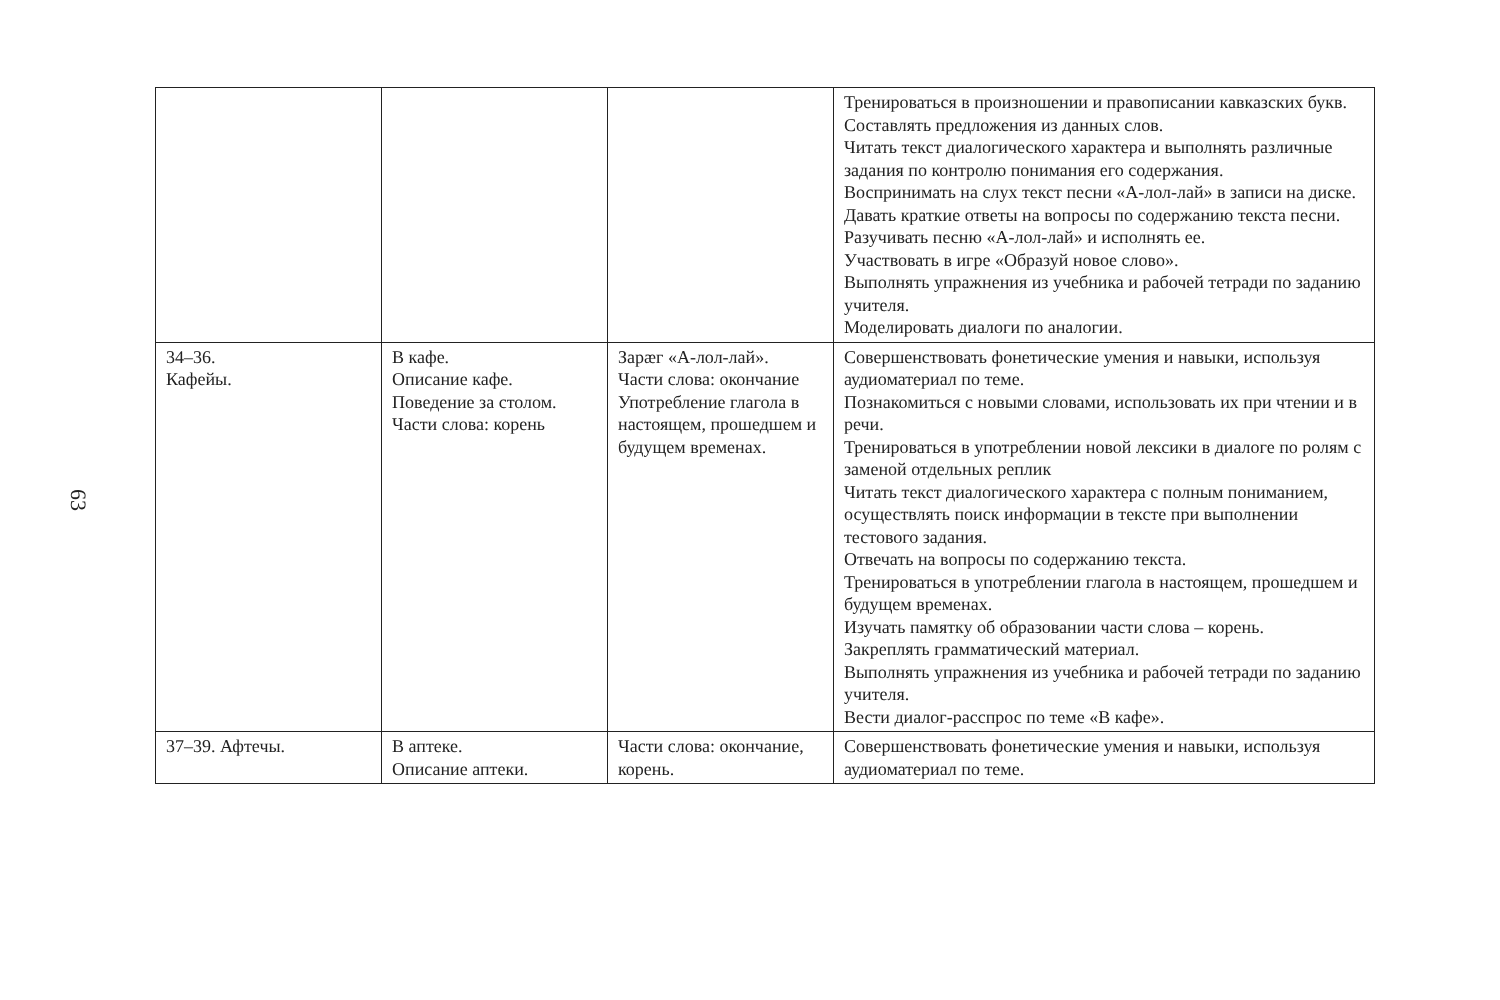63
| | | | Тренироваться в произношении и правописании кавказских букв. Составлять предложения из данных слов. Читать текст диалогического характера и выполнять различные задания по контролю понимания его содержания. Воспринимать на слух текст песни «А-лол-лай» в записи на диске. Давать краткие ответы на вопросы по содержанию текста песни. Разучивать песню «А-лол-лай» и исполнять ее. Участвовать в игре «Образуй новое слово». Выполнять упражнения из учебника и рабочей тетради по заданию учителя. Моделировать диалоги по аналогии. |
| 34–36. Кафейы. | В кафе. Описание кафе. Поведение за столом. Части слова: корень | Зарæг «А-лол-лай». Части слова: окончание Употребление глагола в настоящем, прошедшем и будущем временах. | Совершенствовать фонетические умения и навыки, используя аудиоматериал по теме. Познакомиться с новыми словами, использовать их при чтении и в речи. Тренироваться в употреблении новой лексики в диалоге по ролям с заменой отдельных реплик Читать текст диалогического характера с полным пониманием, осуществлять поиск информации в тексте при выполнении тестового задания. Отвечать на вопросы по содержанию текста. Тренироваться в употреблении глагола в настоящем, прошедшем и будущем временах. Изучать памятку об образовании части слова – корень. Закреплять грамматический материал. Выполнять упражнения из учебника и рабочей тетради по заданию учителя. Вести диалог-расспрос по теме «В кафе». |
| 37–39. Афтечы. | В аптеке. Описание аптеки. | Части слова: окончание, корень. | Совершенствовать фонетические умения и навыки, используя аудиоматериал по теме. |